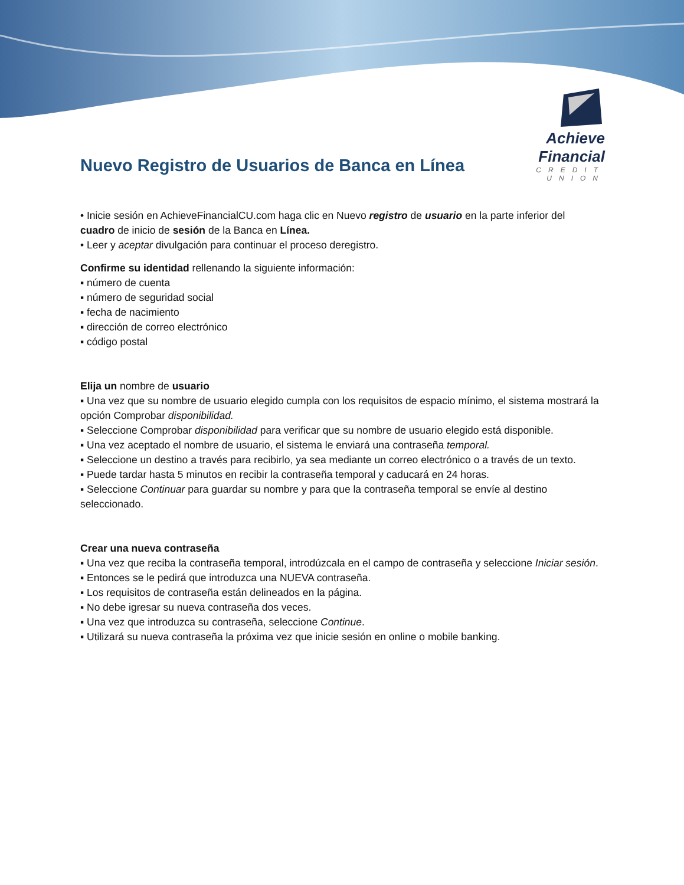Achieve Financial
CREDIT UNION
Nuevo Registro de Usuarios de Banca en Línea
• Inicie sesión en AchieveFinancialCU.com haga clic en Nuevo registro de usuario en la parte inferior del cuadro de inicio de sesión de la Banca en Línea.
• Leer y aceptar divulgación para continuar el proceso deregistro.
Confirme su identidad rellenando la siguiente información:
▪ número de cuenta
▪ número de seguridad social
▪ fecha de nacimiento
▪ dirección de correo electrónico
▪ código postal
Elija un nombre de usuario
▪ Una vez que su nombre de usuario elegido cumpla con los requisitos de espacio mínimo, el sistema mostrará la opción Comprobar disponibilidad.
▪ Seleccione Comprobar disponibilidad para verificar que su nombre de usuario elegido está disponible.
▪ Una vez aceptado el nombre de usuario, el sistema le enviará una contraseña temporal.
▪ Seleccione un destino a través para recibirlo, ya sea mediante un correo electrónico o a través de un texto.
▪ Puede tardar hasta 5 minutos en recibir la contraseña temporal y caducará en 24 horas.
▪ Seleccione Continuar para guardar su nombre y para que la contraseña temporal se envíe al destino seleccionado.
Crear una nueva contraseña
▪ Una vez que reciba la contraseña temporal, introdúzcala en el campo de contraseña y seleccione Iniciar sesión.
▪ Entonces se le pedirá que introduzca una NUEVA contraseña.
▪ Los requisitos de contraseña están delineados en la página.
▪ No debe igresar su nueva contraseña dos veces.
▪ Una vez que introduzca su contraseña, seleccione Continue.
▪ Utilizará su nueva contraseña la próxima vez que inicie sesión en online o mobile banking.